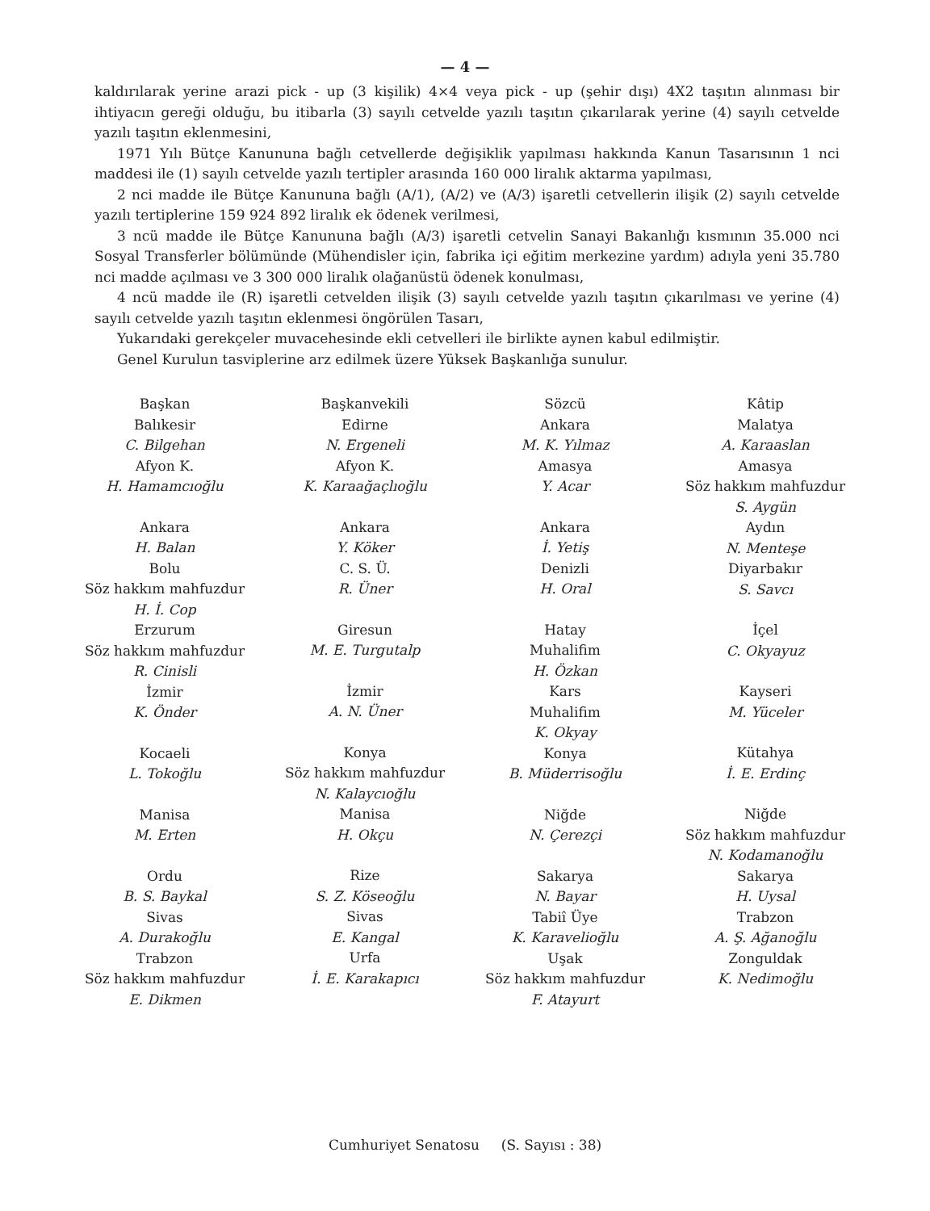— 4 —
kaldırılarak yerine arazi pick - up (3 kişilik) 4×4 veya pick - up (şehir dışı) 4X2 taşıtın alınması bir ihtiyacın gereği olduğu, bu itibarla (3) sayılı cetvelde yazılı taşıtın çıkarılarak yerine (4) sayılı cetvelde yazılı taşıtın eklenmesini,
1971 Yılı Bütçe Kanununa bağlı cetvellerde değişiklik yapılması hakkında Kanun Tasarısının 1 nci maddesi ile (1) sayılı cetvelde yazılı tertipler arasında 160 000 liralık aktarma yapılması,
2 nci madde ile Bütçe Kanununa bağlı (A/1), (A/2) ve (A/3) işaretli cetvellerin ilişik (2) sayılı cetvelde yazılı tertiplerine 159 924 892 liralık ek ödenek verilmesi,
3 ncü madde ile Bütçe Kanununa bağlı (A/3) işaretli cetvelin Sanayi Bakanlığı kısmının 35.000 nci Sosyal Transferler bölümünde (Mühendisler için, fabrika içi eğitim merkezine yardım) adıyla yeni 35.780 nci madde açılması ve 3 300 000 liralık olağanüstü ödenek konulması,
4 ncü madde ile (R) işaretli cetvelden ilişik (3) sayılı cetvelde yazılı taşıtın çıkarılması ve yerine (4) sayılı cetvelde yazılı taşıtın eklenmesi öngörülen Tasarı,
Yukarıdaki gerekçeler muvacehesinde ekli cetvelleri ile birlikte aynen kabul edilmiştir.
Genel Kurulun tasviplerine arz edilmek üzere Yüksek Başkanlığa sunulur.
Başkan
Balıkesir
C. Bilgehan
Afyon K.
H. Hamamcıoğlu
Ankara
H. Balan
Bolu
Söz hakkım mahfuzdur
H. İ. Cop
Erzurum
Söz hakkım mahfuzdur
R. Cinisli
İzmir
K. Önder
Kocaeli
L. Tokoğlu
Manisa
M. Erten
Ordu
B. S. Baykal
Sivas
A. Durakoğlu
Trabzon
Söz hakkım mahfuzdur
E. Dikmen
Başkanvekili
Edirne
N. Ergeneli
Afyon K.
K. Karaağaçlıoğlu
Ankara
Y. Köker
C. S. Ü.
R. Üner
Giresun
M. E. Turgutalp
İzmir
A. N. Üner
Konya
Söz hakkım mahfuzdur
N. Kalaycıoğlu
Manisa
H. Okçu
Rize
S. Z. Köseoğlu
Sivas
E. Kangal
Urfa
İ. E. Karakapıcı
Sözcü
Ankara
M. K. Yılmaz
Amasya
Y. Acar
Ankara
İ. Yetiş
Denizli
H. Oral
Hatay
Muhalifim
H. Özkan
Kars
Muhalifim
K. Okyay
Konya
B. Müderrisoğlu
Niğde
N. Çerezçi
Sakarya
N. Bayar
Tabiî Üye
K. Karavelioğlu
Uşak
Söz hakkım mahfuzdur
F. Atayurt
Kâtip
Malatya
A. Karaaslan
Amasya
Söz hakkım mahfuzdur
S. Aygün
Aydın
N. Menteşe
Diyarbakır
S. Savcı
İçel
C. Okyayuz
Kayseri
M. Yüceler
Kütahya
İ. E. Erdinç
Niğde
Söz hakkım mahfuzdur
N. Kodamanoğlu
Sakarya
H. Uysal
Trabzon
A. Ş. Ağanoğlu
Zonguldak
K. Nedimoğlu
Cumhuriyet Senatosu (S. Sayısı : 38)